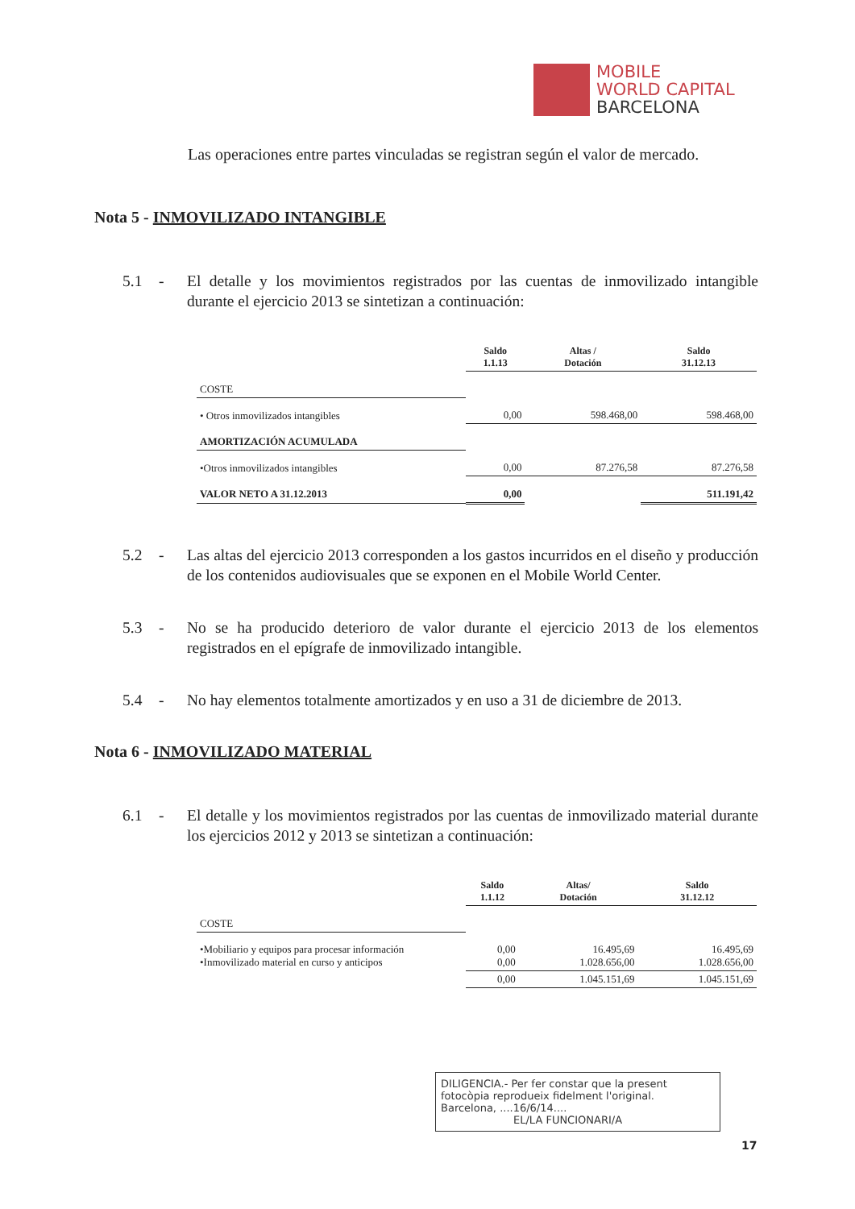MOBILE
WORLD CAPITAL
BARCELONA
Las operaciones entre partes vinculadas se registran según el valor de mercado.
Nota 5 - INMOVILIZADO INTANGIBLE
5.1 - El detalle y los movimientos registrados por las cuentas de inmovilizado intangible durante el ejercicio 2013 se sintetizan a continuación:
| | Saldo 1.1.13 | Altas / Dotación | Saldo 31.12.13 |
| --- | --- | --- | --- |
| COSTE | | | |
| • Otros inmovilizados intangibles | 0,00 | 598.468,00 | 598.468,00 |
| AMORTIZACIÓN ACUMULADA | | | |
| •Otros inmovilizados intangibles | 0,00 | 87.276,58 | 87.276,58 |
| VALOR NETO A 31.12.2013 | 0,00 | | 511.191,42 |
5.2 - Las altas del ejercicio 2013 corresponden a los gastos incurridos en el diseño y producción de los contenidos audiovisuales que se exponen en el Mobile World Center.
5.3 - No se ha producido deterioro de valor durante el ejercicio 2013 de los elementos registrados en el epígrafe de inmovilizado intangible.
5.4 - No hay elementos totalmente amortizados y en uso a 31 de diciembre de 2013.
Nota 6 - INMOVILIZADO MATERIAL
6.1 - El detalle y los movimientos registrados por las cuentas de inmovilizado material durante los ejercicios 2012 y 2013 se sintetizan a continuación:
| | Saldo 1.1.12 | Altas/ Dotación | Saldo 31.12.12 |
| --- | --- | --- | --- |
| COSTE | | | |
| •Mobiliario y equipos para procesar información •Inmovilizado material en curso y anticipos | 0,00 0,00 | 16.495,69 1.028.656,00 | 16.495,69 1.028.656,00 |
| | 0,00 | 1.045.151,69 | 1.045.151,69 |
DILIGENCIA.- Per fer constar que la present fotocòpia reprodueix fidelment l'original.
Barcelona, ....16/6/14....
EL/LA FUNCIONARI/A
17